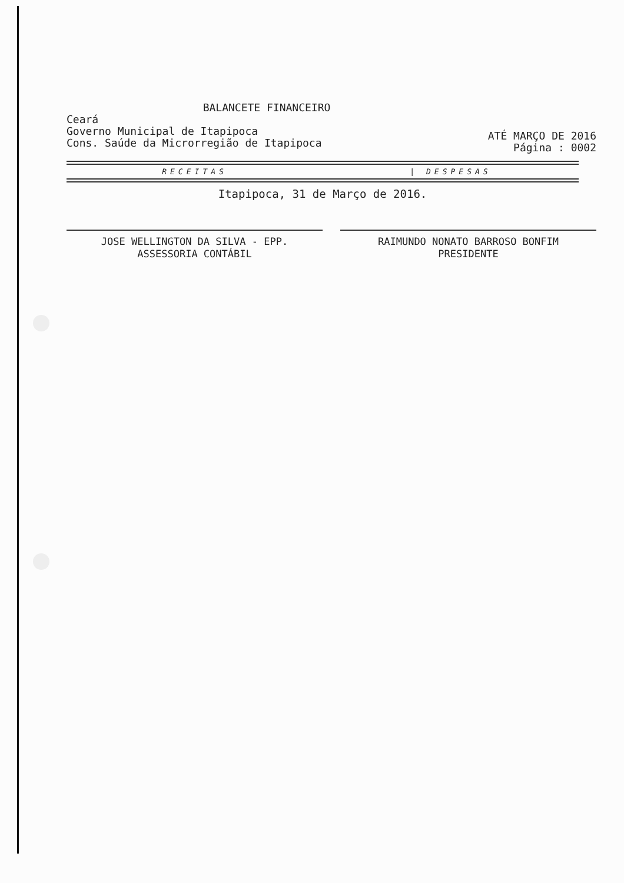BALANCETE FINANCEIRO
Ceará
Governo Municipal de Itapipoca
Cons. Saúde da Microrregião de Itapipoca
ATÉ MARÇO DE 2016
Página : 0002
RECEITAS | DESPESAS
Itapipoca, 31 de Março de 2016.
JOSE WELLINGTON DA SILVA - EPP.
ASSESSORIA CONTÁBIL
RAIMUNDO NONATO BARROSO BONFIM
PRESIDENTE